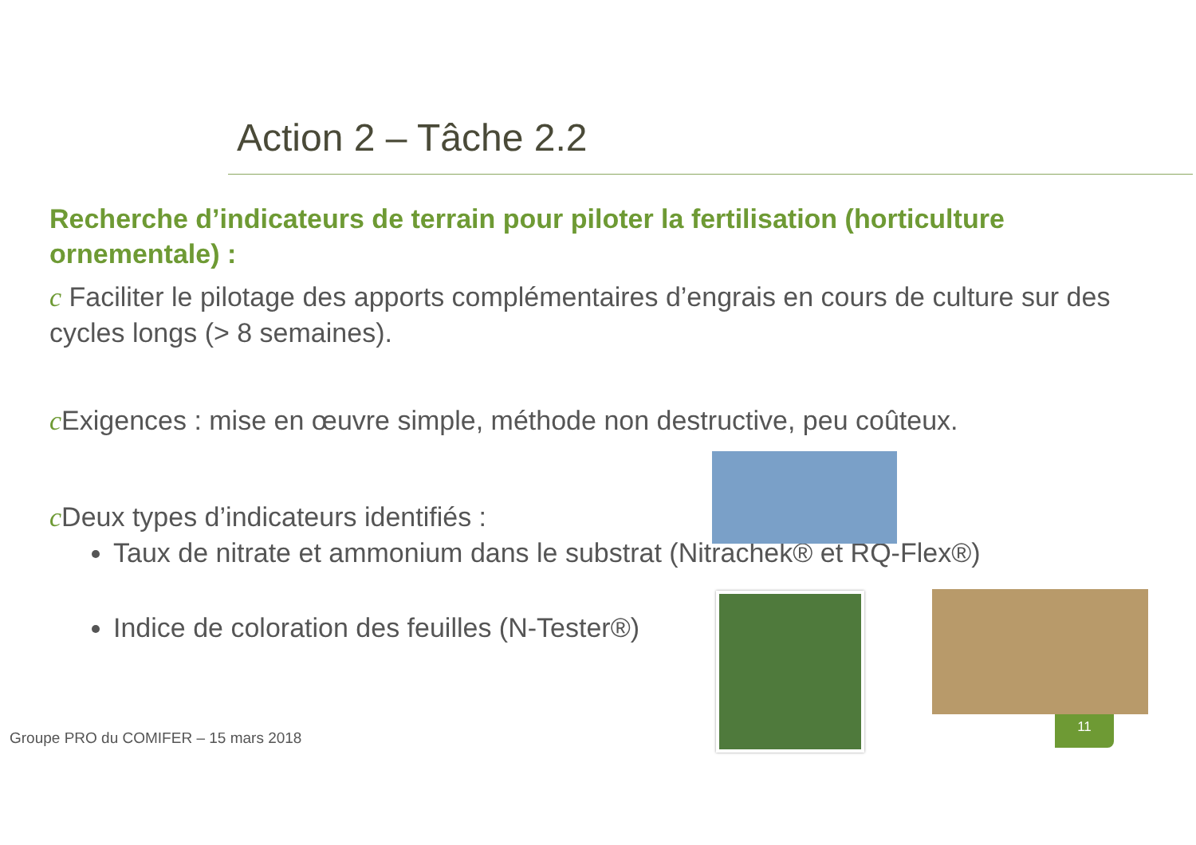Action 2 – Tâche 2.2
Recherche d’indicateurs de terrain pour piloter la fertilisation (horticulture ornementale) :
c Faciliter le pilotage des apports complémentaires d’engrais en cours de culture sur des cycles longs (> 8 semaines).
c Exigences : mise en œuvre simple, méthode non destructive, peu coûteux.
c Deux types d’indicateurs identifiés :
Taux de nitrate et ammonium dans le substrat (Nitrachek® et RQ-Flex®)
Indice de coloration des feuilles (N-Tester®)
Groupe PRO du COMIFER – 15 mars 2018
11